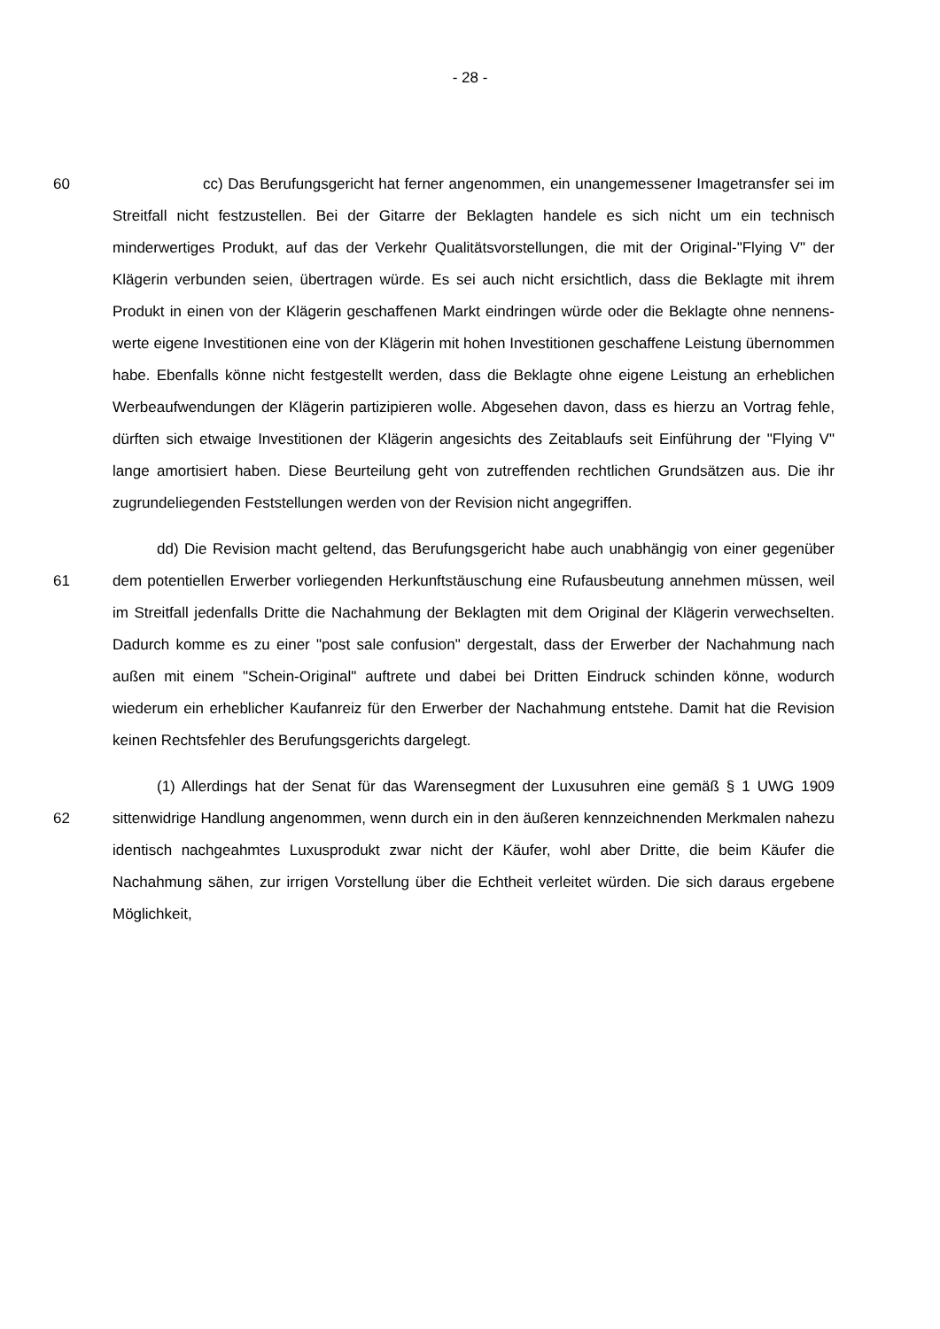- 28 -
60 cc) Das Berufungsgericht hat ferner angenommen, ein unangemessener Image­transfer sei im Streitfall nicht festzustellen. Bei der Gitarre der Beklagten handele es sich nicht um ein technisch minderwertiges Produkt, auf das der Verkehr Qualitätsvor­stellungen, die mit der Original-"Flying V" der Klägerin verbunden seien, übertragen würde. Es sei auch nicht ersichtlich, dass die Beklagte mit ihrem Produkt in einen von der Klägerin geschaffenen Markt eindringen würde oder die Beklagte ohne nennens­werte eigene Investitionen eine von der Klägerin mit hohen Investitionen geschaffene Leistung übernommen habe. Ebenfalls könne nicht festgestellt werden, dass die Be­klagte ohne eigene Leistung an erheblichen Werbeaufwendungen der Klägerin parti­zipieren wolle. Abgesehen davon, dass es hierzu an Vortrag fehle, dürften sich etwaige Investitionen der Klägerin angesichts des Zeitablaufs seit Einführung der "Flying V" lange amortisiert haben. Diese Beurteilung geht von zutreffenden rechtlichen Grund­sätzen aus. Die ihr zugrundeliegenden Feststellungen werden von der Revision nicht angegriffen.
61
dd) Die Revision macht geltend, das Berufungsgericht habe auch unabhängig von einer gegenüber dem potentiellen Erwerber vorliegenden Herkunftstäuschung eine Rufausbeutung annehmen müssen, weil im Streitfall jedenfalls Dritte die Nach­ahmung der Beklagten mit dem Original der Klägerin verwechselten. Dadurch komme es zu einer "post sale confusion" dergestalt, dass der Erwerber der Nachahmung nach außen mit einem "Schein-Original" auftrete und dabei bei Dritten Eindruck schinden könne, wodurch wiederum ein erheblicher Kaufanreiz für den Erwerber der Nachah­mung entstehe. Damit hat die Revision keinen Rechtsfehler des Berufungsgerichts dargelegt.
62
(1) Allerdings hat der Senat für das Warensegment der Luxusuhren eine gemäß § 1 UWG 1909 sittenwidrige Handlung angenommen, wenn durch ein in den äußeren kennzeichnenden Merkmalen nahezu identisch nachgeahmtes Luxusprodukt zwar nicht der Käufer, wohl aber Dritte, die beim Käufer die Nachahmung sähen, zur irrigen Vorstellung über die Echtheit verleitet würden. Die sich daraus ergebene Möglichkeit,